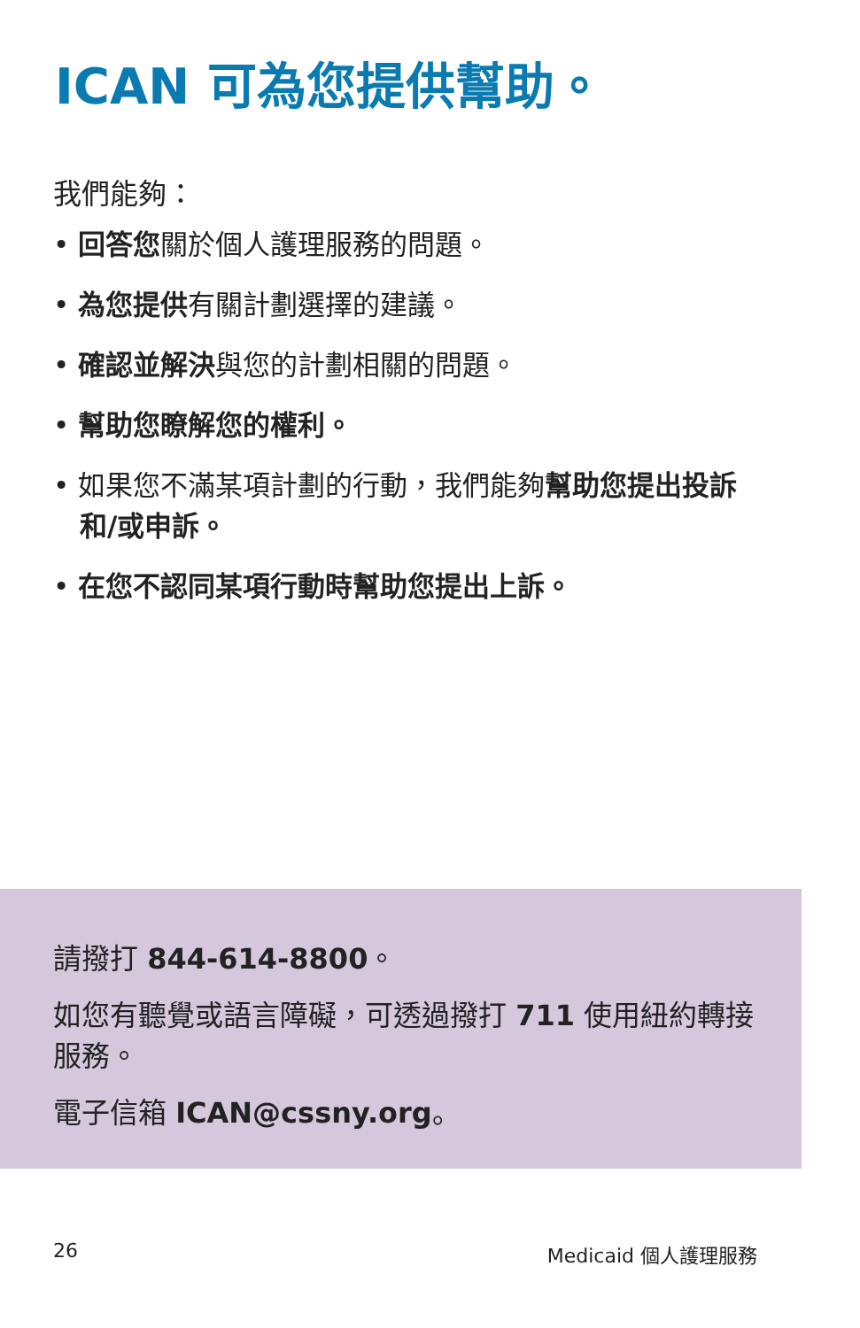ICAN 可為您提供幫助。
我們能夠：
• 回答您關於個人護理服務的問題。
• 為您提供有關計劃選擇的建議。
• 確認並解決與您的計劃相關的問題。
• 幫助您瞭解您的權利。
• 如果您不滿某項計劃的行動，我們能夠幫助您提出投訴和/或申訴。
• 在您不認同某項行動時幫助您提出上訴。
請撥打 844-614-8800。
如您有聽覺或語言障礙，可透過撥打 711 使用紐約轉接服務。
電子信箱 ICAN@cssny.org。
26 Medicaid 個人護理服務